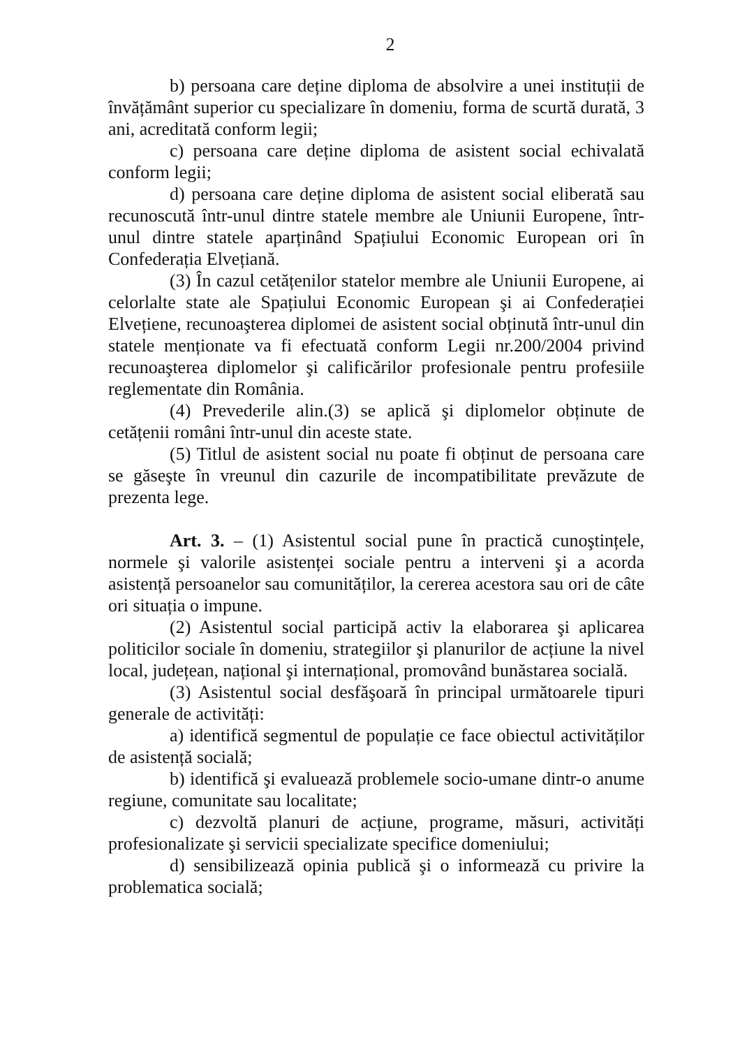2
b) persoana care deține diploma de absolvire a unei instituții de învățământ superior cu specializare în domeniu, forma de scurtă durată, 3 ani, acreditată conform legii;
c) persoana care deține diploma de asistent social echivalată conform legii;
d) persoana care deține diploma de asistent social eliberată sau recunoscută într-unul dintre statele membre ale Uniunii Europene, într-unul dintre statele aparținând Spațiului Economic European ori în Confederația Elvețiană.
(3) În cazul cetățenilor statelor membre ale Uniunii Europene, ai celorlalte state ale Spațiului Economic European şi ai Confederației Elvețiene, recunoaşterea diplomei de asistent social obținută într-unul din statele menționate va fi efectuată conform Legii nr.200/2004 privind recunoaşterea diplomelor şi calificărilor profesionale pentru profesiile reglementate din România.
(4) Prevederile alin.(3) se aplică şi diplomelor obținute de cetățenii români într-unul din aceste state.
(5) Titlul de asistent social nu poate fi obținut de persoana care se găseşte în vreunul din cazurile de incompatibilitate prevăzute de prezenta lege.
Art. 3. – (1) Asistentul social pune în practică cunoştințele, normele şi valorile asistenței sociale pentru a interveni şi a acorda asistență persoanelor sau comunităților, la cererea acestora sau ori de câte ori situația o impune.
(2) Asistentul social participă activ la elaborarea şi aplicarea politicilor sociale în domeniu, strategiilor şi planurilor de acțiune la nivel local, județean, național şi internațional, promovând bunăstarea socială.
(3) Asistentul social desfăşoară în principal următoarele tipuri generale de activități:
a) identifică segmentul de populație ce face obiectul activităților de asistență socială;
b) identifică şi evaluează problemele socio-umane dintr-o anume regiune, comunitate sau localitate;
c) dezvoltă planuri de acțiune, programe, măsuri, activități profesionalizate şi servicii specializate specifice domeniului;
d) sensibilizează opinia publică şi o informează cu privire la problematica socială;